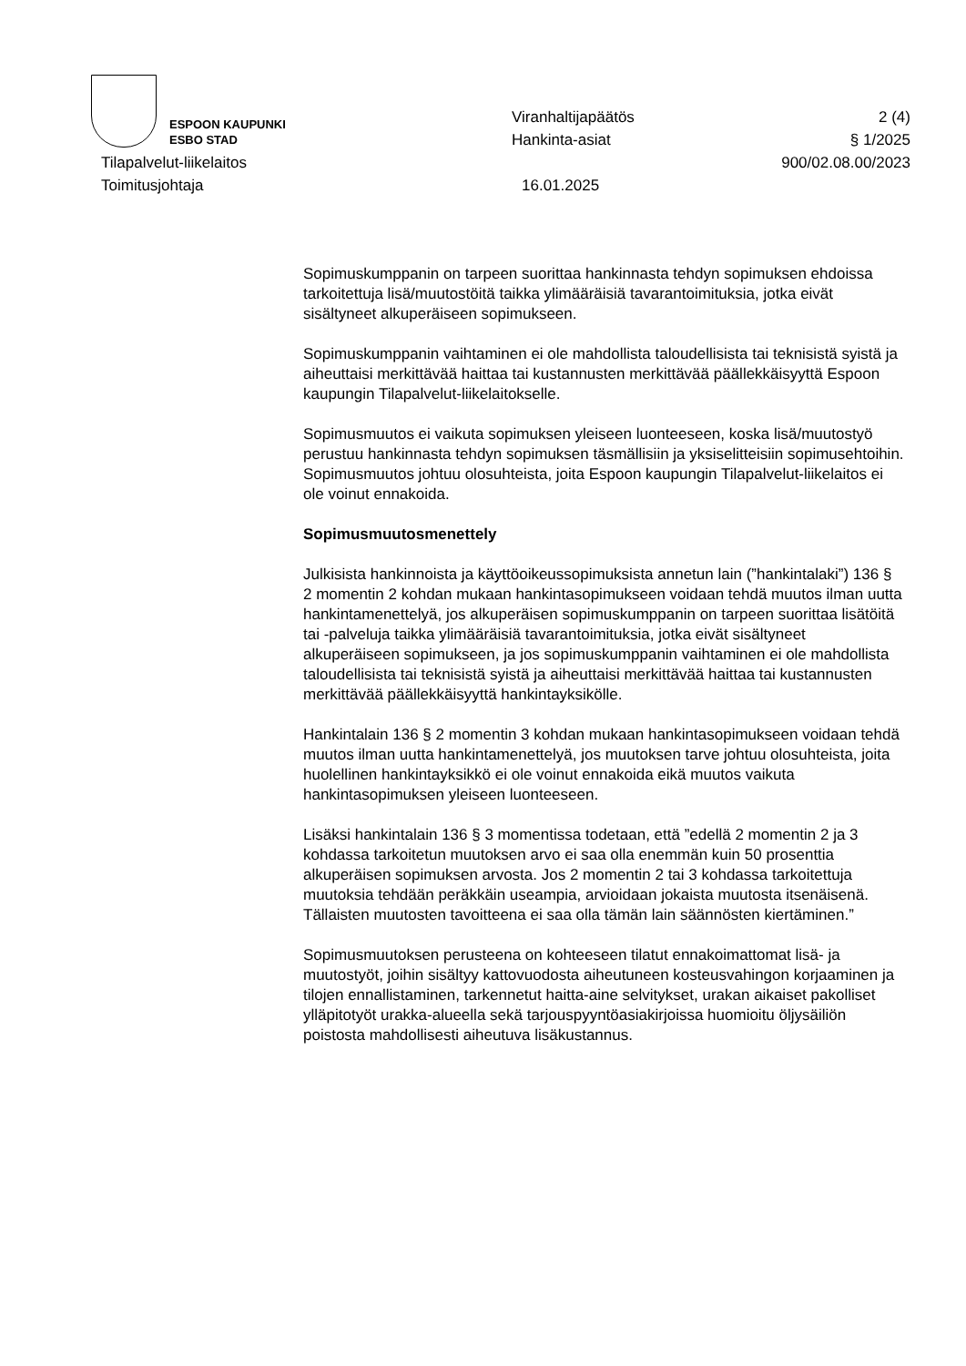ESPOON KAUPUNKI
ESBO STAD
Viranhaltijapäätös
Hankinta-asiat
2 (4)
§ 1/2025
Tilapalvelut-liikelaitos 900/02.08.00/2023
Toimitusjohtaja 16.01.2025
Sopimuskumppanin on tarpeen suorittaa hankinnasta tehdyn sopimuksen ehdoissa tarkoitettuja lisä/muutostöitä taikka ylimääräisiä tavarantoimituksia, jotka eivät sisältyneet alkuperäiseen sopimukseen.
Sopimuskumppanin vaihtaminen ei ole mahdollista taloudellisista tai teknisistä syistä ja aiheuttaisi merkittävää haittaa tai kustannusten merkittävää päällekkäisyyttä Espoon kaupungin Tilapalvelut-liikelaitokselle.
Sopimusmuutos ei vaikuta sopimuksen yleiseen luonteeseen, koska lisä/muutostyö perustuu hankinnasta tehdyn sopimuksen täsmällisiin ja yksiselitteisiin sopimusehtoihin. Sopimusmuutos johtuu olosuhteista, joita Espoon kaupungin Tilapalvelut-liikelaitos ei ole voinut ennakoida.
Sopimusmuutosmenettely
Julkisista hankinnoista ja käyttöoikeussopimuksista annetun lain (”hankintalaki”) 136 § 2 momentin 2 kohdan mukaan hankintasopimukseen voidaan tehdä muutos ilman uutta hankintamenettelyä, jos alkuperäisen sopimuskumppanin on tarpeen suorittaa lisätöitä tai -palveluja taikka ylimääräisiä tavarantoimituksia, jotka eivät sisältyneet alkuperäiseen sopimukseen, ja jos sopimuskumppanin vaihtaminen ei ole mahdollista taloudellisista tai teknisistä syistä ja aiheuttaisi merkittävää haittaa tai kustannusten merkittävää päällekkäisyyttä hankintayksikölle.
Hankintalain 136 § 2 momentin 3 kohdan mukaan hankintasopimukseen voidaan tehdä muutos ilman uutta hankintamenettelyä, jos muutoksen tarve johtuu olosuhteista, joita huolellinen hankintayksikkö ei ole voinut ennakoida eikä muutos vaikuta hankintasopimuksen yleiseen luonteeseen.
Lisäksi hankintalain 136 § 3 momentissa todetaan, että ”edellä 2 momentin 2 ja 3 kohdassa tarkoitetun muutoksen arvo ei saa olla enemmän kuin 50 prosenttia alkuperäisen sopimuksen arvosta. Jos 2 momentin 2 tai 3 kohdassa tarkoitettuja muutoksia tehdään peräkkäin useampia, arvioidaan jokaista muutosta itsenäisenä. Tällaisten muutosten tavoitteena ei saa olla tämän lain säännösten kiertäminen.”
Sopimusmuutoksen perusteena on kohteeseen tilatut ennakoimattomat lisä- ja muutostyöt, joihin sisältyy kattovuodosta aiheutuneen kosteusvahingon korjaaminen ja tilojen ennallistaminen, tarkennetut haitta-aine selvitykset, urakan aikaiset pakolliset ylläpitotyöt urakka-alueella sekä tarjouspyyntöasiakirjoissa huomioitu öljysäiliön poistosta mahdollisesti aiheutuva lisäkustannus.